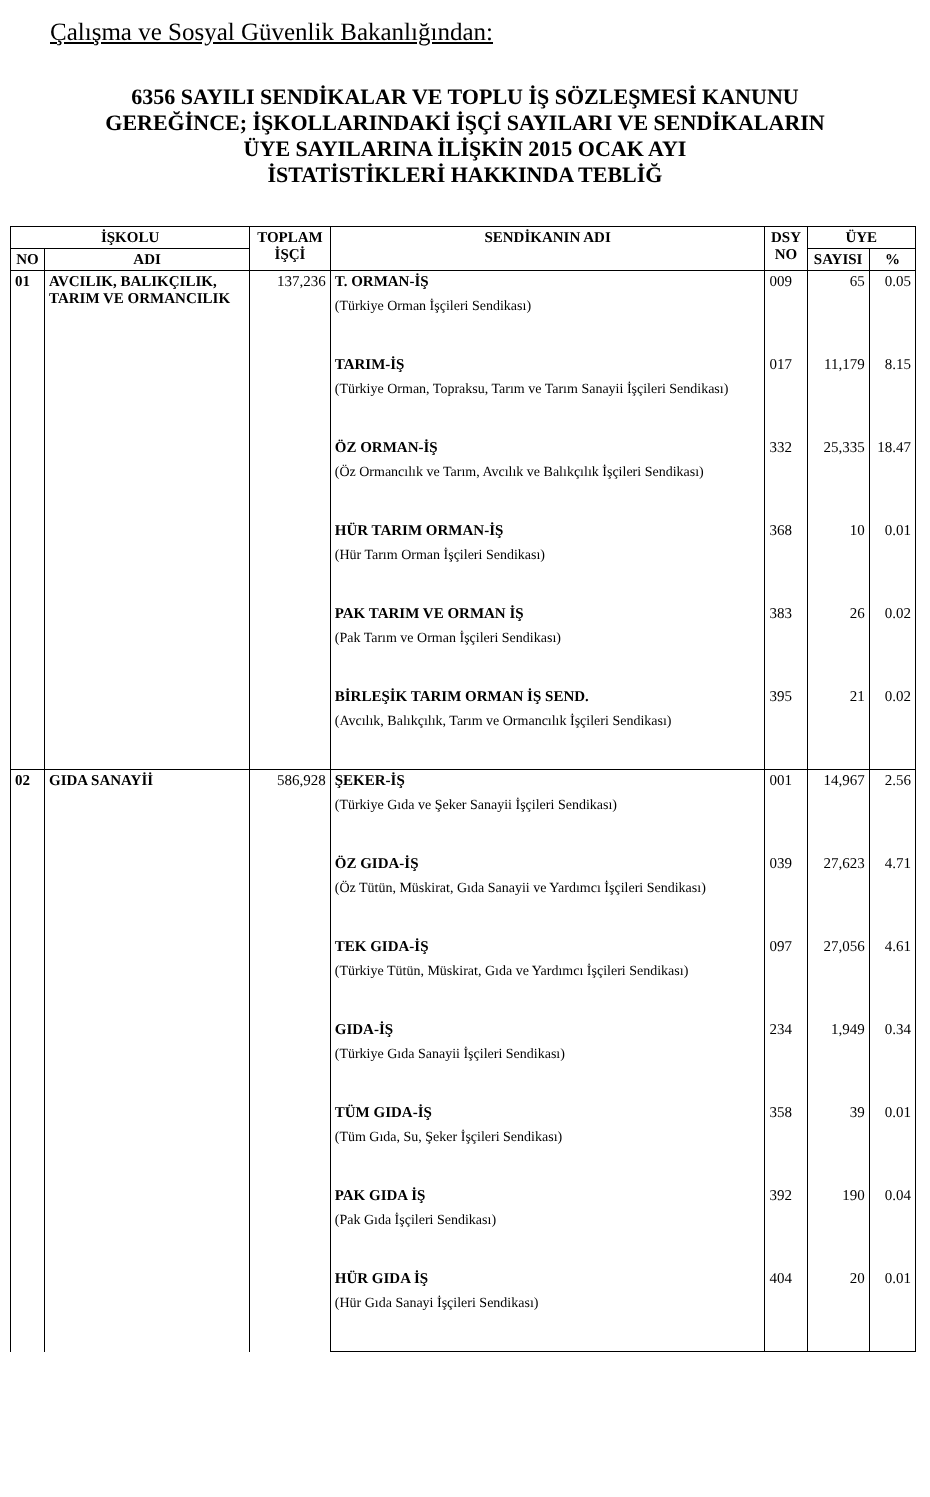Çalışma ve Sosyal Güvenlik Bakanlığından:
6356 SAYILI SENDİKALAR VE TOPLU İŞ SÖZLEŞMESİ KANUNU
GEREĞİNCE; İŞKOLLARINDAKİ İŞÇİ SAYILARI VE SENDİKALARIN
ÜYE SAYILARINA İLİŞKİN 2015 OCAK AYI
İSTATİSTİKLERİ HAKKINDA TEBLİĞ
| İŞKOLU | | TOPLAM İŞÇİ | SENDİKANIN ADI | DSY NO | ÜYE | |
| --- | --- | --- | --- | --- | --- | --- |
| NO | ADI | | | | SAYISI | % |
| 01 | AVCILIK, BALIKÇILIK, TARIM VE ORMANCILIK | 137,236 | T. ORMAN-İŞ (Türkiye Orman İşçileri Sendikası) | 009 | 65 | 0.05 |
| | | | TARIM-İŞ (Türkiye Orman, Topraksu, Tarım ve Tarım Sanayii İşçileri Sendikası) | 017 | 11,179 | 8.15 |
| | | | ÖZ ORMAN-İŞ (Öz Ormancılık ve Tarım, Avcılık ve Balıkçılık İşçileri Sendikası) | 332 | 25,335 | 18.47 |
| | | | HÜR TARIM ORMAN-İŞ (Hür Tarım Orman İşçileri Sendikası) | 368 | 10 | 0.01 |
| | | | PAK TARIM VE ORMAN İŞ (Pak Tarım ve Orman İşçileri Sendikası) | 383 | 26 | 0.02 |
| | | | BİRLEŞİK TARIM ORMAN İŞ SEND. (Avcılık, Balıkçılık, Tarım ve Ormancılık İşçileri Sendikası) | 395 | 21 | 0.02 |
| 02 | GIDA SANAYİİ | 586,928 | ŞEKER-İŞ (Türkiye Gıda ve Şeker Sanayii İşçileri Sendikası) | 001 | 14,967 | 2.56 |
| | | | ÖZ GIDA-İŞ (Öz Tütün, Müskirat, Gıda Sanayii ve Yardımcı İşçileri Sendikası) | 039 | 27,623 | 4.71 |
| | | | TEK GIDA-İŞ (Türkiye Tütün, Müskirat, Gıda ve Yardımcı İşçileri Sendikası) | 097 | 27,056 | 4.61 |
| | | | GIDA-İŞ (Türkiye Gıda Sanayii İşçileri Sendikası) | 234 | 1,949 | 0.34 |
| | | | TÜM GIDA-İŞ (Tüm Gıda, Su, Şeker İşçileri Sendikası) | 358 | 39 | 0.01 |
| | | | PAK GIDA İŞ (Pak Gıda İşçileri Sendikası) | 392 | 190 | 0.04 |
| | | | HÜR GIDA İŞ (Hür Gıda Sanayi İşçileri Sendikası) | 404 | 20 | 0.01 |